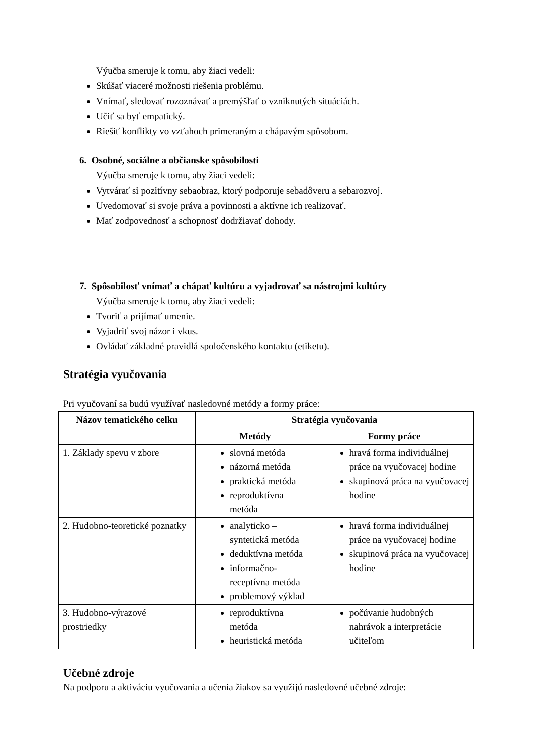Výučba smeruje k tomu, aby žiaci vedeli:
Skúšať viaceré možnosti riešenia problému.
Vnímať, sledovať rozoznávať a premýšľať o vzniknutých situáciách.
Učiť sa byť empatický.
Riešiť konflikty vo vzťahoch primeraným a chápavým spôsobom.
6. Osobné, sociálne a občianske spôsobilosti
Výučba smeruje k tomu, aby žiaci vedeli:
Vytvárať si pozitívny sebaobraz, ktorý podporuje sebadôveru a sebarozvoj.
Uvedomovať si svoje práva a povinnosti a aktívne ich realizovať.
Mať zodpovednosť a schopnosť dodržiavať dohody.
7. Spôsobilosť vnímať a chápať kultúru a vyjadrovať sa nástrojmi kultúry
Výučba smeruje k tomu, aby žiaci vedeli:
Tvoriť a prijímať umenie.
Vyjadriť svoj názor i vkus.
Ovládať základné pravidlá spoločenského kontaktu (etiketu).
Stratégia vyučovania
Pri vyučovaní sa budú využívať nasledovné metódy a formy práce:
| Názov tematického celku | Stratégia vyučovania | |
| --- | --- | --- |
| | Metódy | Formy práce |
| 1. Základy spevu v zbore | slovná metóda názorná metóda praktická metóda reproduktívna metóda | hravá forma individuálnej práce na vyučovacej hodine skupinová práca na vyučovacej hodine |
| 2. Hudobno-teoretické poznatky | analyticko – syntetická metóda deduktívna metóda informačno-receptívna metóda problemový výklad | hravá forma individuálnej práce na vyučovacej hodine skupinová práca na vyučovacej hodine |
| 3. Hudobno-výrazové prostriedky | reproduktívna metóda heuristická metóda | počúvanie hudobných nahrávok a interpretácie učiteľom |
Učebné zdroje
Na podporu a aktiváciu vyučovania a učenia žiakov sa využijú nasledovné učebné zdroje: